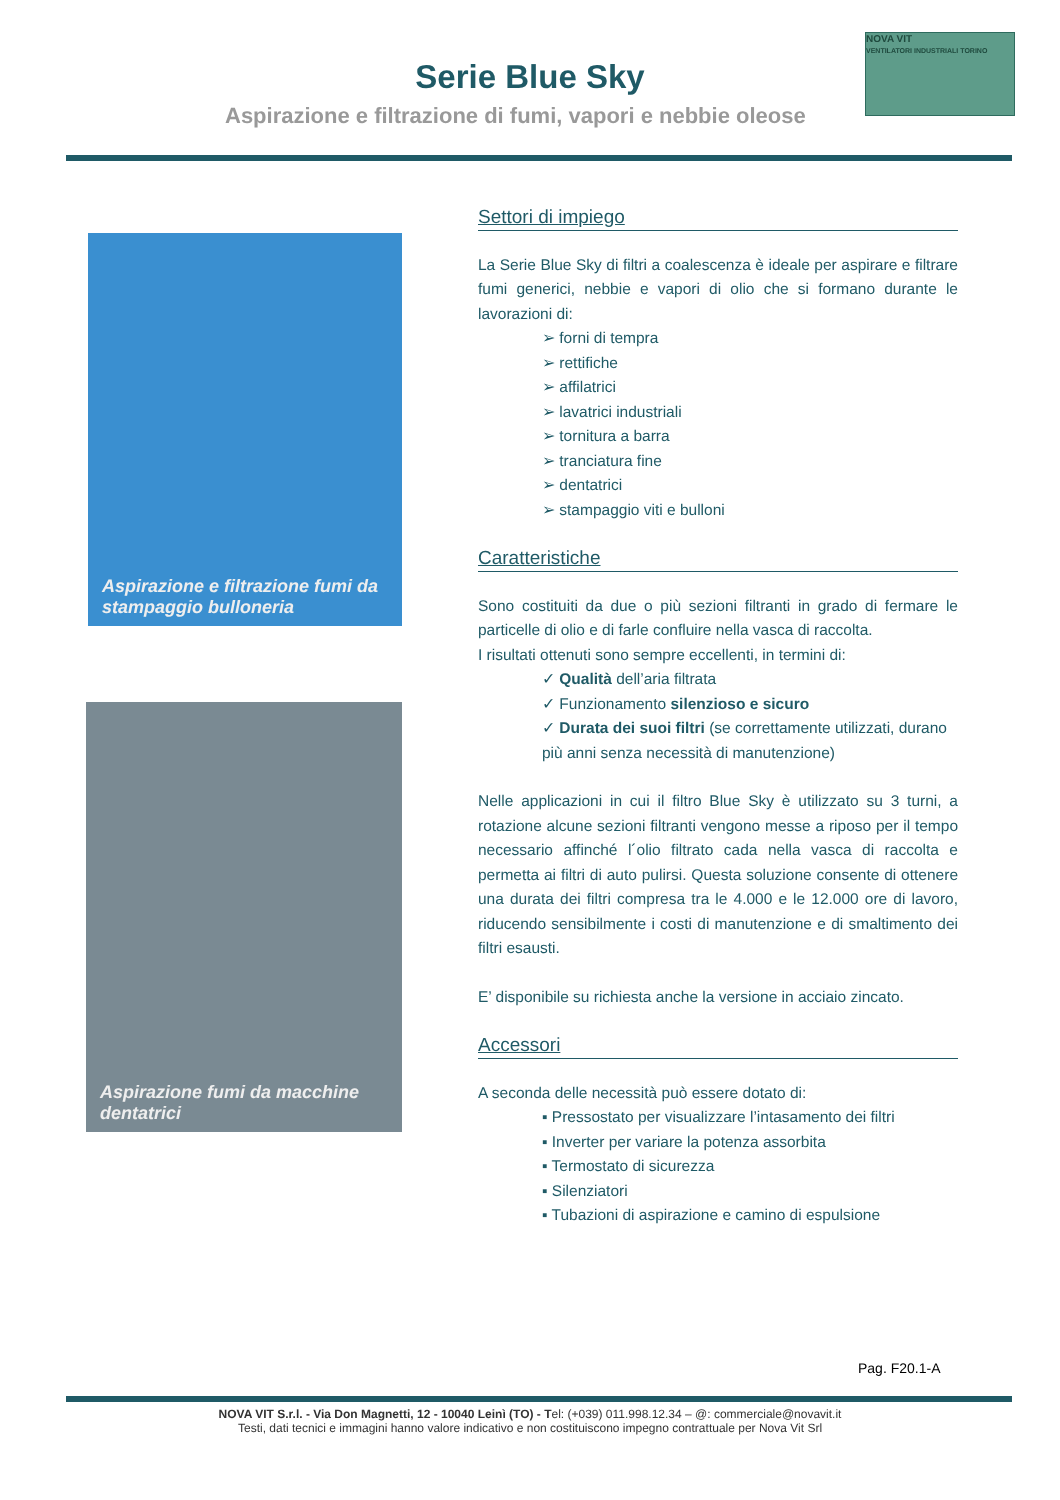Serie Blue Sky
Aspirazione e filtrazione di fumi, vapori e nebbie oleose
NOVA VIT
VENTILATORI INDUSTRIALI TORINO
Aspirazione e filtrazione fumi da stampaggio bulloneria
Aspirazione fumi da macchine dentatrici
Settori di impiego
La Serie Blue Sky di filtri a coalescenza è ideale per aspirare e filtrare fumi generici, nebbie e vapori di olio che si formano durante le lavorazioni di:
➢ forni di tempra
➢ rettifiche
➢ affilatrici
➢ lavatrici industriali
➢ tornitura a barra
➢ tranciatura fine
➢ dentatrici
➢ stampaggio viti e bulloni
Caratteristiche
Sono costituiti da due o più sezioni filtranti in grado di fermare le particelle di olio e di farle confluire nella vasca di raccolta.
I risultati ottenuti sono sempre eccellenti, in termini di:
✓ Qualità dell’aria filtrata
✓ Funzionamento silenzioso e sicuro
✓ Durata dei suoi filtri (se correttamente utilizzati, durano più anni senza necessità di manutenzione)
Nelle applicazioni in cui il filtro Blue Sky è utilizzato su 3 turni, a rotazione alcune sezioni filtranti vengono messe a riposo per il tempo necessario affinché l´olio filtrato cada nella vasca di raccolta e permetta ai filtri di auto pulirsi. Questa soluzione consente di ottenere una durata dei filtri compresa tra le 4.000 e le 12.000 ore di lavoro, riducendo sensibilmente i costi di manutenzione e di smaltimento dei filtri esausti.
E’ disponibile su richiesta anche la versione in acciaio zincato.
Accessori
A seconda delle necessità può essere dotato di:
▪ Pressostato per visualizzare l’intasamento dei filtri
▪ Inverter per variare la potenza assorbita
▪ Termostato di sicurezza
▪ Silenziatori
▪ Tubazioni di aspirazione e camino di espulsione
Pag. F20.1-A
NOVA VIT S.r.l. - Via Don Magnetti, 12 - 10040 Leinì (TO) - Tel: (+039) 011.998.12.34 – @: commerciale@novavit.it
Testi, dati tecnici e immagini hanno valore indicativo e non costituiscono impegno contrattuale per Nova Vit Srl